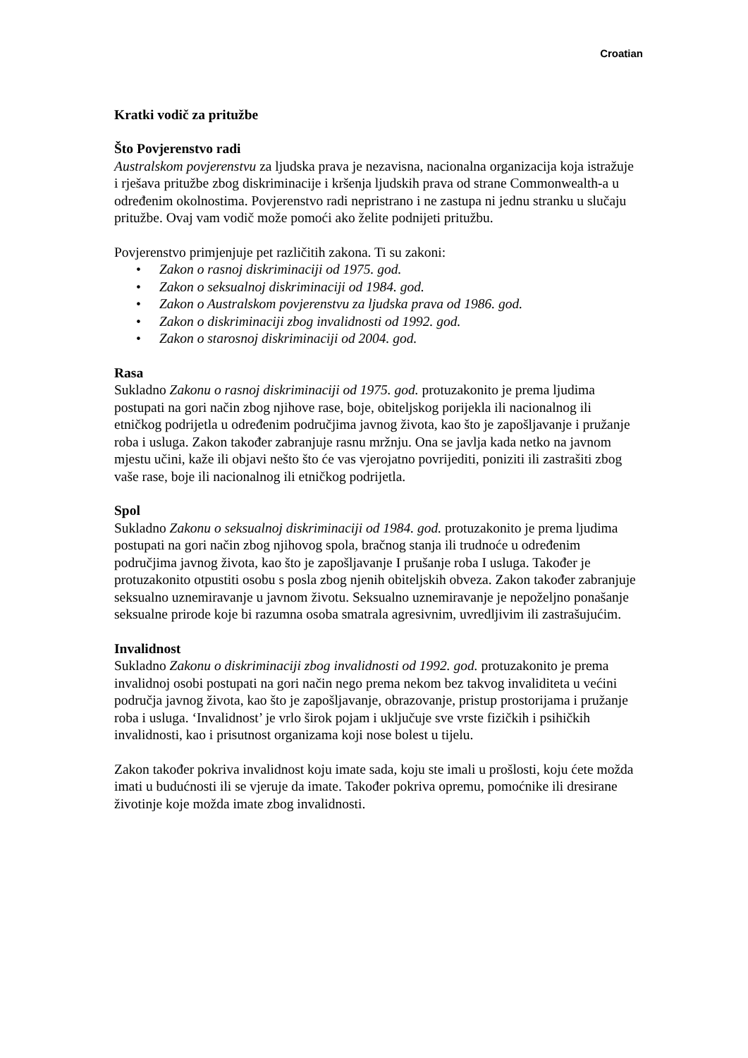Croatian
Kratki vodič za pritužbe
Što Povjerenstvo radi
Australskom povjerenstvu za ljudska prava je nezavisna, nacionalna organizacija koja istražuje i rješava pritužbe zbog diskriminacije i kršenja ljudskih prava od strane Commonwealth-a u određenim okolnostima. Povjerenstvo radi nepristrano i ne zastupa ni jednu stranku u slučaju pritužbe. Ovaj vam vodič može pomoći ako želite podnijeti pritužbu.
Povjerenstvo primjenjuje pet različitih zakona. Ti su zakoni:
• Zakon o rasnoj diskriminaciji od 1975. god.
• Zakon o seksualnoj diskriminaciji od 1984. god.
• Zakon o Australskom povjerenstvu za ljudska prava od 1986. god.
• Zakon o diskriminaciji zbog invalidnosti od 1992. god.
• Zakon o starosnoj diskriminaciji od 2004. god.
Rasa
Sukladno Zakonu o rasnoj diskriminaciji od 1975. god. protuzakonito je prema ljudima postupati na gori način zbog njihove rase, boje, obiteljskog porijekla ili nacionalnog ili etničkog podrijetla u određenim područjima javnog života, kao što je zapošljavanje i pružanje roba i usluga. Zakon također zabranjuje rasnu mržnju. Ona se javlja kada netko na javnom mjestu učini, kaže ili objavi nešto što će vas vjerojatno povrijediti, poniziti ili zastrašiti zbog vaše rase, boje ili nacionalnog ili etničkog podrijetla.
Spol
Sukladno Zakonu o seksualnoj diskriminaciji od 1984. god. protuzakonito je prema ljudima postupati na gori način zbog njihovog spola, bračnog stanja ili trudnoće u određenim područjima javnog života, kao što je zapošljavanje I prušanje roba I usluga. Također je protuzakonito otpustiti osobu s posla zbog njenih obiteljskih obveza. Zakon također zabranjuje seksualno uznemiravanje u javnom životu. Seksualno uznemiravanje je nepoželjno ponašanje seksualne prirode koje bi razumna osoba smatrala agresivnim, uvredljivim ili zastrašujućim.
Invalidnost
Sukladno Zakonu o diskriminaciji zbog invalidnosti od 1992. god. protuzakonito je prema invalidnoj osobi postupati na gori način nego prema nekom bez takvog invaliditeta u većini područja javnog života, kao što je zapošljavanje, obrazovanje, pristup prostorijama i pružanje roba i usluga. ‘Invalidnost’ je vrlo širok pojam i uključuje sve vrste fizičkih i psihičkih invalidnosti, kao i prisutnost organizama koji nose bolest u tijelu.
Zakon također pokriva invalidnost koju imate sada, koju ste imali u prošlosti, koju ćete možda imati u budućnosti ili se vjeruje da imate. Također pokriva opremu, pomoćnike ili dresirane životinje koje možda imate zbog invalidnosti.